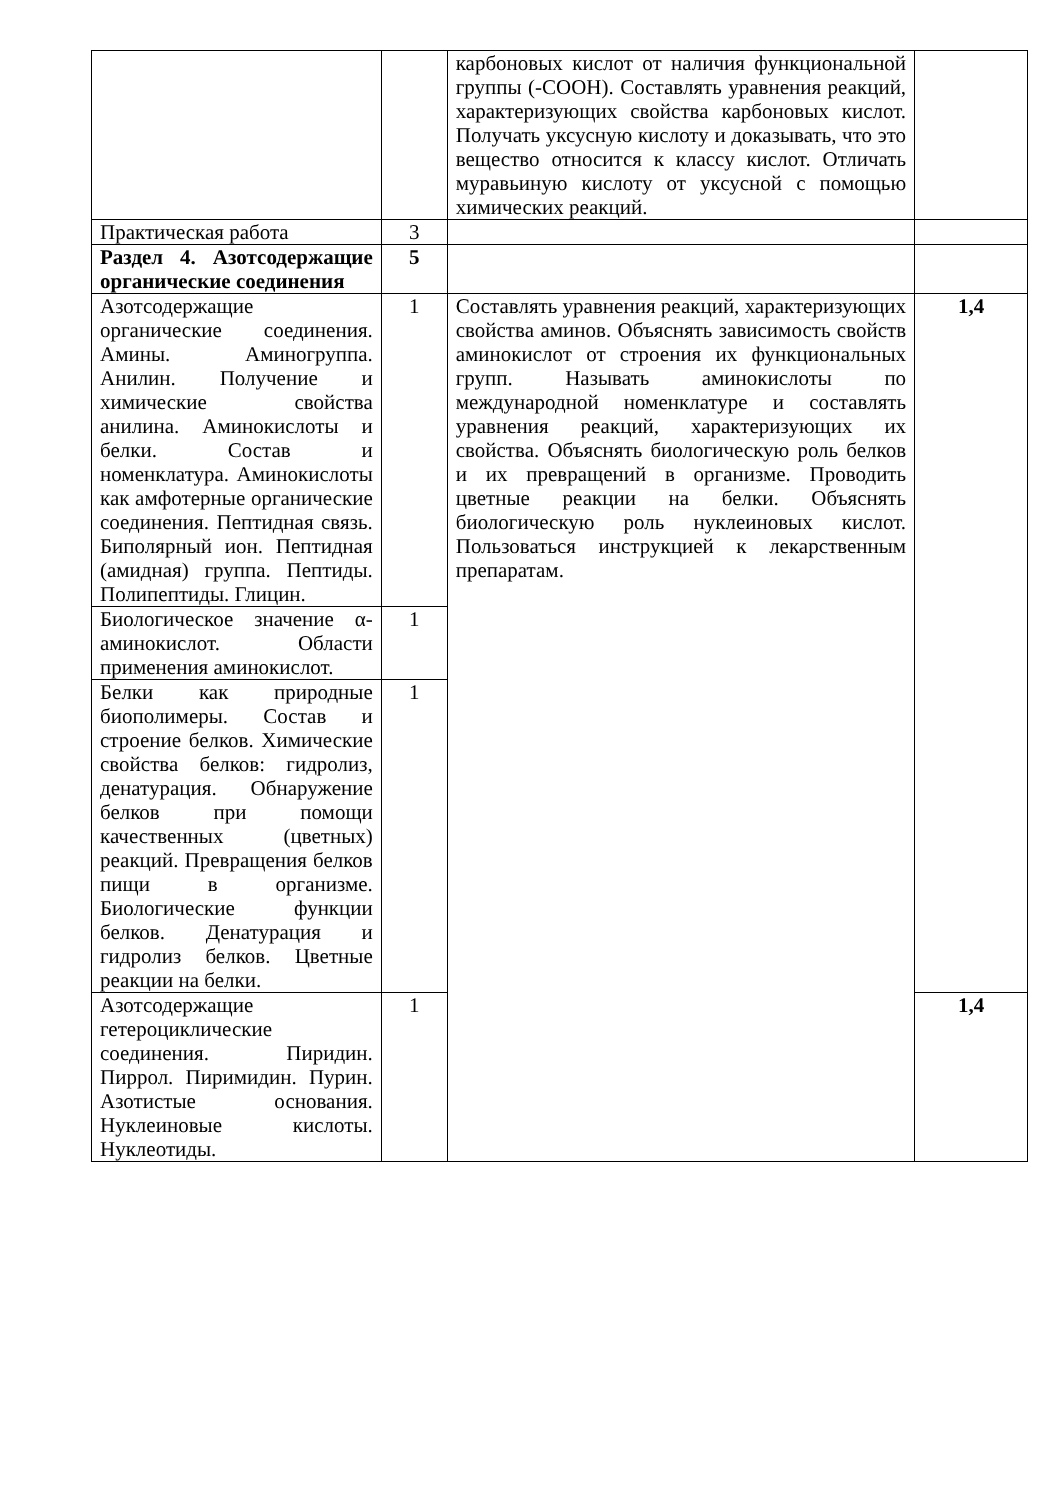| | | карбоновых кислот от наличия функциональной группы (-СООН). Составлять уравнения реакций, характеризующих свойства карбоновых кислот. Получать уксусную кислоту и доказывать, что это вещество относится к классу кислот. Отличать муравьиную кислоту от уксусной с помощью химических реакций. | |
| Практическая работа | 3 | | |
| Раздел 4. Азотсодержащие органические соединения | 5 | | |
| Азотсодержащие органические соединения. Амины. Аминогруппа. Анилин. Получение и химические свойства анилина. Аминокислоты и белки. Состав и номенклатура. Аминокислоты как амфотерные органические соединения. Пептидная связь. Биполярный ион. Пептидная (амидная) группа. Пептиды. Полипептиды. Глицин. | 1 | Составлять уравнения реакций, характеризующих свойства аминов. Объяснять зависимость свойств аминокислот от строения их функциональных групп. Называть аминокислоты по международной номенклатуре и составлять уравнения реакций, характеризующих их свойства. Объяснять биологическую роль белков и их превращений в организме. Проводить цветные реакции на белки. Объяснять биологическую роль нуклеиновых кислот. Пользоваться инструкцией к лекарственным препаратам. | 1,4 |
| Биологическое значение α-аминокислот. Области применения аминокислот. | 1 | | |
| Белки как природные биополимеры. Состав и строение белков. Химические свойства белков: гидролиз, денатурация. Обнаружение белков при помощи качественных (цветных) реакций. Превращения белков пищи в организме. Биологические функции белков. Денатурация и гидролиз белков. Цветные реакции на белки. | 1 | | |
| Азотсодержащие гетероциклические соединения. Пиридин. Пиррол. Пиримидин. Пурин. Азотистые основания. Нуклеиновые кислоты. Нуклеотиды. | 1 | | 1,4 |